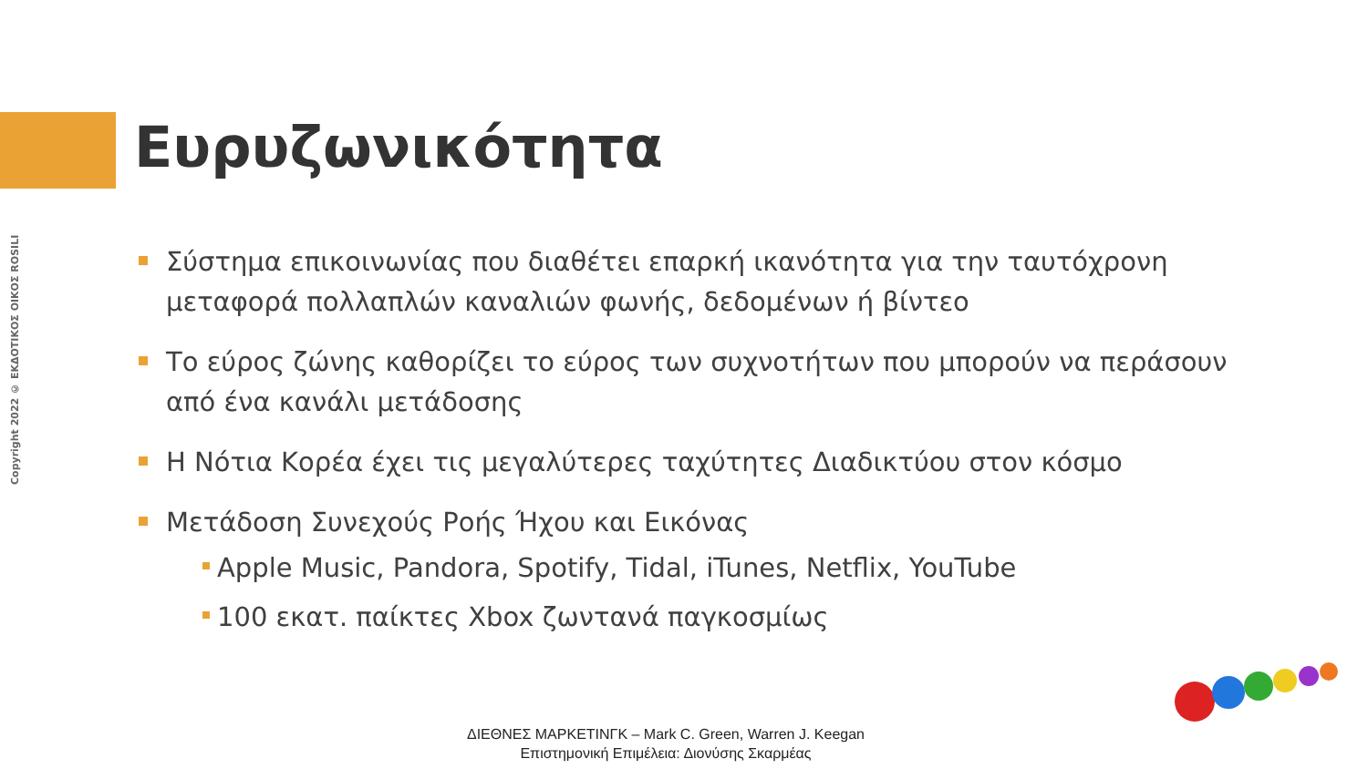Copyright 2022 © ΕΚΔΟΤΙΚΟΣ ΟΙΚΟΣ ROSILI
Ευρυζωνικότητα
Σύστημα επικοινωνίας που διαθέτει επαρκή ικανότητα για την ταυτόχρονη μεταφορά πολλαπλών καναλιών φωνής, δεδομένων ή βίντεο
Το εύρος ζώνης καθορίζει το εύρος των συχνοτήτων που μπορούν να περάσουν από ένα κανάλι μετάδοσης
Η Νότια Κορέα έχει τις μεγαλύτερες ταχύτητες Διαδικτύου στον κόσμο
Μετάδοση Συνεχούς Ροής Ήχου και Εικόνας
Apple Music, Pandora, Spotify, Tidal, iTunes, Netflix, YouTube
100 εκατ. παίκτες Xbox ζωντανά παγκοσμίως
ΔΙΕΘΝΕΣ ΜΑΡΚΕΤΙΝΓΚ – Mark C. Green, Warren J. Keegan
Επιστημονική Επιμέλεια: Διονύσης Σκαρμέας